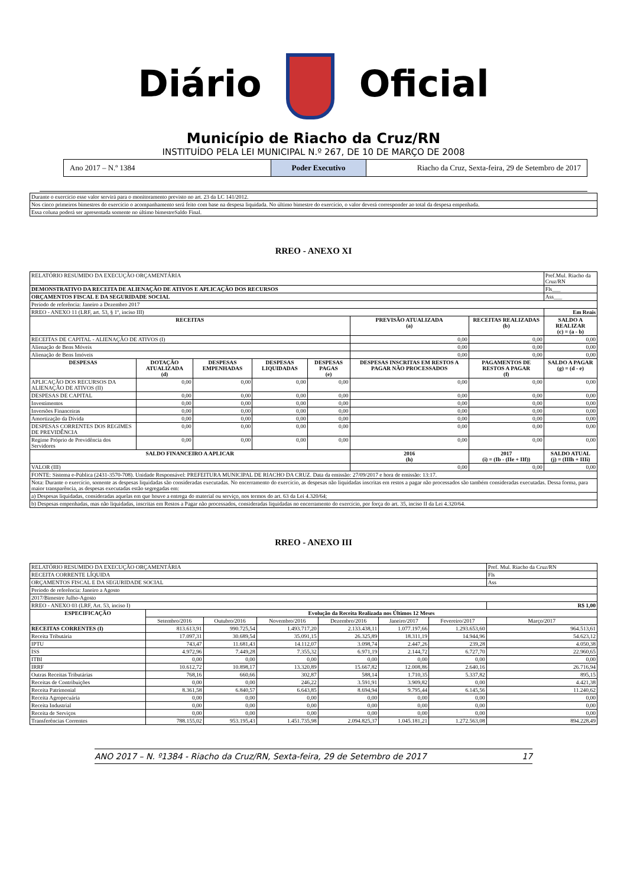Diário Oficial
Município de Riacho da Cruz/RN
INSTITUÍDO PELA LEI MUNICIPAL N.º 267, DE 10 DE MARÇO DE 2008
Ano 2017 – N.º 1384 Poder Executivo Riacho da Cruz, Sexta-feira, 29 de Setembro de 2017
| Durante o exercício esse valor servirá para o monitoramento previsto no art. 23 da LC 141/2012. |
| Nos cinco primeiros bimestres do exercício o acompanhamento será feito com base na despesa liquidada. No último bimestre do exercício, o valor deverá corresponder ao total da despesa empenhada. |
| Essa coluna poderá ser apresentada somente no último bimestreSaldo Final. |
RREO - ANEXO XI
| RELATÓRIO RESUMIDO DA EXECUÇÃO ORÇAMENTÁRIA | | | | | | | Pref.Mul. Riacho da Cruz/RN |
| DEMONSTRATIVO DA RECEITA DE ALIENAÇÃO DE ATIVOS E APLICAÇÃO DOS RECURSOS | | | | | | | Fls___ |
| ORÇAMENTOS FISCAL E DA SEGURIDADE SOCIAL | | | | | | | Ass___ |
| Período de referência: Janeiro a Dezembro 2017 | | | | | | | |
| RREO - ANEXO 11 (LRF, art. 53, § 1º, inciso III) | | | | | | | Em Reais |
| RECEITAS | | | | | PREVISÃO ATUALIZADA (a) | RECEITAS REALIZADAS (b) | SALDO A REALIZAR (c) = (a - b) |
| RECEITAS DE CAPITAL - ALIENAÇÃO DE ATIVOS (I) | | | | | 0,00 | 0,00 | 0,00 |
| Alienação de Bens Móveis | | | | | 0,00 | 0,00 | 0,00 |
| Alienação de Bens Imóveis | | | | | 0,00 | 0,00 | 0,00 |
| DESPESAS | DOTAÇÃO ATUALIZADA (d) | DESPESAS EMPENHADAS | DESPESAS LIQUIDADAS | DESPESAS PAGAS (e) | DESPESAS INSCRITAS EM RESTOS A PAGAR NÃO PROCESSADOS | PAGAMENTOS DE RESTOS A PAGAR (f) | SALDO A PAGAR (g) = (d - e) |
| APLICAÇÃO DOS RECURSOS DA ALIENAÇÃO DE ATIVOS (II) | 0,00 | 0,00 | 0,00 | 0,00 | 0,00 | 0,00 | 0,00 |
| DESPESAS DE CAPITAL | 0,00 | 0,00 | 0,00 | 0,00 | 0,00 | 0,00 | 0,00 |
| Investimentos | 0,00 | 0,00 | 0,00 | 0,00 | 0,00 | 0,00 | 0,00 |
| Inversões Financeiras | 0,00 | 0,00 | 0,00 | 0,00 | 0,00 | 0,00 | 0,00 |
| Amortização da Dívida | 0,00 | 0,00 | 0,00 | 0,00 | 0,00 | 0,00 | 0,00 |
| DESPESAS CORRENTES DOS REGIMES DE PREVIDÊNCIA | 0,00 | 0,00 | 0,00 | 0,00 | 0,00 | 0,00 | 0,00 |
| Regime Próprio de Previdência dos Servidores | 0,00 | 0,00 | 0,00 | 0,00 | 0,00 | 0,00 | 0,00 |
| SALDO FINANCEIRO A APLICAR | | | | | 2016 (h) | 2017 (i) = (Ib - (IIe + IIf)) | SALDO ATUAL (j) = (IIIh + IIIi) |
| VALOR (III) | | | | | 0,00 | 0,00 | 0,00 |
| FONTE: Sistema e-Pública (2431-3570-708). Unidade Responsável: PREFEITURA MUNICIPAL DE RIACHO DA CRUZ. Data da emissão: 27/09/2017 e hora de emissão: 13:17. | | | | | | | |
| Nota: Durante o exercício, somente as despesas liquidadas são consideradas executadas. No encerramento do exercício, as despesas não liquidadas inscritas em restos a pagar não processados são também consideradas executadas. Dessa forma, para maior transparência, as despesas executadas estão segregadas em: | | | | | | | |
| a) Despesas liquidadas, consideradas aquelas em que houve a entrega do material ou serviço, nos termos do art. 63 da Lei 4.320/64; | | | | | | | |
| b) Despesas empenhadas, mas não liquidadas, inscritas em Restos a Pagar não processados, consideradas liquidadas no encerramento do exercício, por força do art. 35, inciso II da Lei 4.320/64. | | | | | | | |
RREO - ANEXO III
| RELATÓRIO RESUMIDO DA EXECUÇÃO ORÇAMENTÁRIA | | | | | | | Pref. Mul. Riacho da Cruz/RN |
| RECEITA CORRENTE LÍQUIDA | | | | | | | Fls |
| ORÇAMENTOS FISCAL E DA SEGURIDADE SOCIAL | | | | | | | Ass |
| Período de referência: Janeiro a Agosto | | | | | | | |
| 2017/Bimestre Julho-Agosto | | | | | | | |
| RREO - ANEXO 03 (LRF, Art. 53, inciso I) | | | | | | | R$ 1,00 |
| ESPECIFICAÇÃO | Evolução da Receita Realizada nos Últimos 12 Meses | | | | | | |
| | Setembro/2016 | Outubro/2016 | Novembro/2016 | Dezembro/2016 | Janeiro/2017 | Fevereiro/2017 | Março/2017 |
| RECEITAS CORRENTES (I) | 813.613,91 | 990.725,54 | 1.493.717,20 | 2.133.438,11 | 1.077.197,66 | 1.293.653,60 | 964.513,61 |
| Receita Tributária | 17.097,31 | 30.689,54 | 35.091,15 | 26.325,89 | 18.311,19 | 14.944,96 | 54.623,12 |
| IPTU | 743,47 | 11.681,43 | 14.112,07 | 3.098,74 | 2.447,26 | 239,28 | 4.050,38 |
| ISS | 4.972,96 | 7.449,28 | 7.355,32 | 6.971,19 | 2.144,72 | 6.727,70 | 22.960,65 |
| ITBI | 0,00 | 0,00 | 0,00 | 0,00 | 0,00 | 0,00 | 0,00 |
| IRRF | 10.612,72 | 10.898,17 | 13.320,89 | 15.667,82 | 12.008,86 | 2.640,16 | 26.716,94 |
| Outras Receitas Tributárias | 768,16 | 660,66 | 302,87 | 588,14 | 1.710,35 | 5.337,82 | 895,15 |
| Receitas de Contribuições | 0,00 | 0,00 | 246,22 | 3.591,91 | 3.909,82 | 0,00 | 4.421,38 |
| Receita Patrimonial | 8.361,58 | 6.840,57 | 6.643,85 | 8.694,94 | 9.795,44 | 6.145,56 | 11.240,62 |
| Receita Agropecuária | 0,00 | 0,00 | 0,00 | 0,00 | 0,00 | 0,00 | 0,00 |
| Receita Industrial | 0,00 | 0,00 | 0,00 | 0,00 | 0,00 | 0,00 | 0,00 |
| Receita de Serviços | 0,00 | 0,00 | 0,00 | 0,00 | 0,00 | 0,00 | 0,00 |
| Transferências Correntes | 788.155,02 | 953.195,43 | 1.451.735,98 | 2.094.825,37 | 1.045.181,21 | 1.272.563,08 | 894.228,49 |
ANO 2017 – N. º1384 - Riacho da Cruz/RN, Sexta-feira, 29 de Setembro de 2017 17